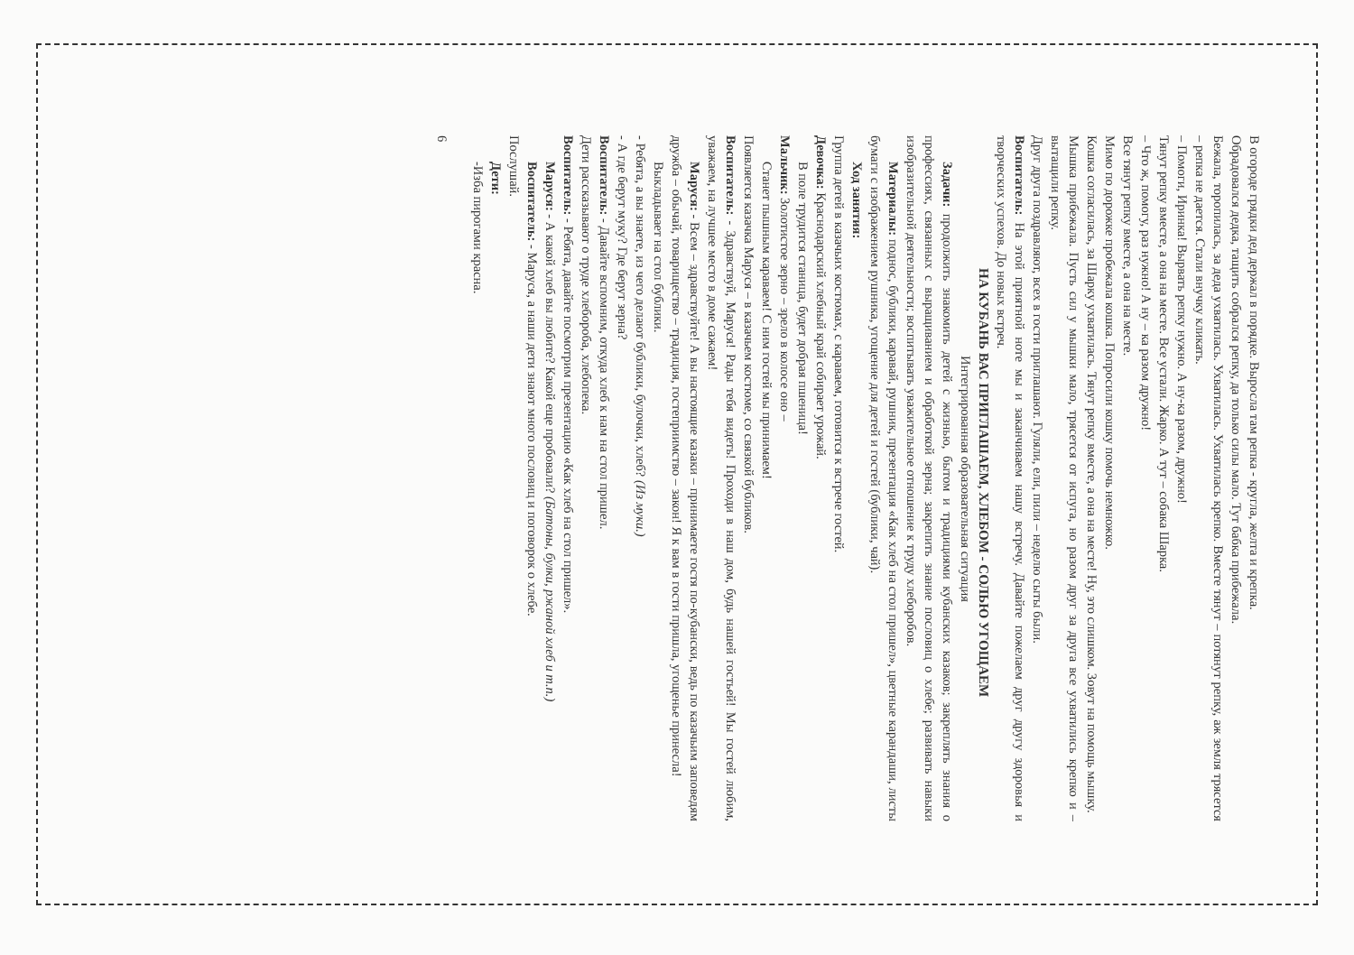В огороде грядки дед держал в порядке. Выросла там репка - кругла, желта и крепка.
Обрадовался дедка, тащить собрался репку, да только силы мало. Тут бабка прибежала.
Бежала, торопилась, за деда ухватилась. Ухватилась. Ухватилась крепко. Вместе тянут – потянут репку, аж земля трясется – репка не дается. Стали внучку кликать.
– Помоги, Иринка! Вырвать репку нужно. А ну-ка разом, дружно!
Тянут репку вместе, а она на месте. Все устали. Жарко. А тут – собака Шарка.
– Что ж, помогу, раз нужно! А ну – ка разом дружно!
Все тянут репку вместе, а она на месте.
Мимо по дорожке пробежала кошка. Попросили кошку помочь немножко.
Кошка согласилась, за Шарку ухватилась. Тянут репку вместе, а она на месте! Ну, это слишком. Зовут на помощь мышку.
Мышка прибежала. Пусть сил у мышки мало, трясется от испуга, но разом друг за друга все ухватились крепко и – вытащили репку.
Друг друга поздравляют, всех в гости приглашают. Гуляли, ели, пили – неделю сыты были.
Воспитатель: На этой приятной ноте мы и заканчиваем нашу встречу. Давайте пожелаем друг другу здоровья и творческих успехов. До новых встреч.
НА КУБАНЬ ВАС ПРИГЛАШАЕМ, ХЛЕБОМ - СОЛЬЮ УГОЩАЕМ
Интегрированная образовательная ситуация
Задачи: продолжить знакомить детей с жизнью, бытом и традициями кубанских казаков; закреплять знания о профессиях, связанных с выращиванием и обработкой зерна; закрепить знание пословиц о хлебе; развивать навыки изобразительной деятельности; воспитывать уважительное отношение к труду хлеборобов.
Материалы: поднос, бублики, каравай, рушник, презентация «Как хлеб на стол пришел», цветные карандаши, листы бумаги с изображением рушника, угощение для детей и гостей (бублики, чай).
Ход занятия:
Группа детей в казачьих костюмах, с караваем, готовится к встрече гостей.
Девочка: Краснодарский хлебный край собирает урожай.
В поле трудится станица, будет добрая пшеница!
Мальчик: Золотистое зерно – зрело в колосе оно –
Станет пышным караваем! С ним гостей мы принимаем!
Появляется казачка Маруся – в казачьем костюме, со связкой бубликов.
Воспитатель: - Здравствуй, Маруся! Рады тебя видеть! Проходи в наш дом, будь нашей гостьей! Мы гостей любим, уважаем, на лучшее место в доме сажаем!
Маруся: - Всем – здравствуйте! А вы настоящие казаки – принимаете гостя по-кубански, ведь по казачьим заповедям дружба – обычай, товарищество – традиция, гостеприимство – закон! Я к вам в гости пришла, угощенье принесла!
Выкладывает на стол бублики.
- Ребята, а вы знаете, из чего делают бублики, булочки, хлеб? (Из муки.)
- А где берут муку? Где берут зерна?
Воспитатель: - Давайте вспомним, откуда хлеб к нам на стол пришел.
Дети рассказывают о труде хлебороба, хлебопека.
Воспитатель: - Ребята, давайте посмотрим презентацию «Как хлеб на стол пришел».
Маруся: - А какой хлеб вы любите? Какой еще пробовали? (Батоны, булки, ржаной хлеб и т.п.)
Воспитатель: - Маруся, а наши дети знают много пословиц и поговорок о хлебе.
Послушай.
Дети:
-Изба пирогами красна.
6